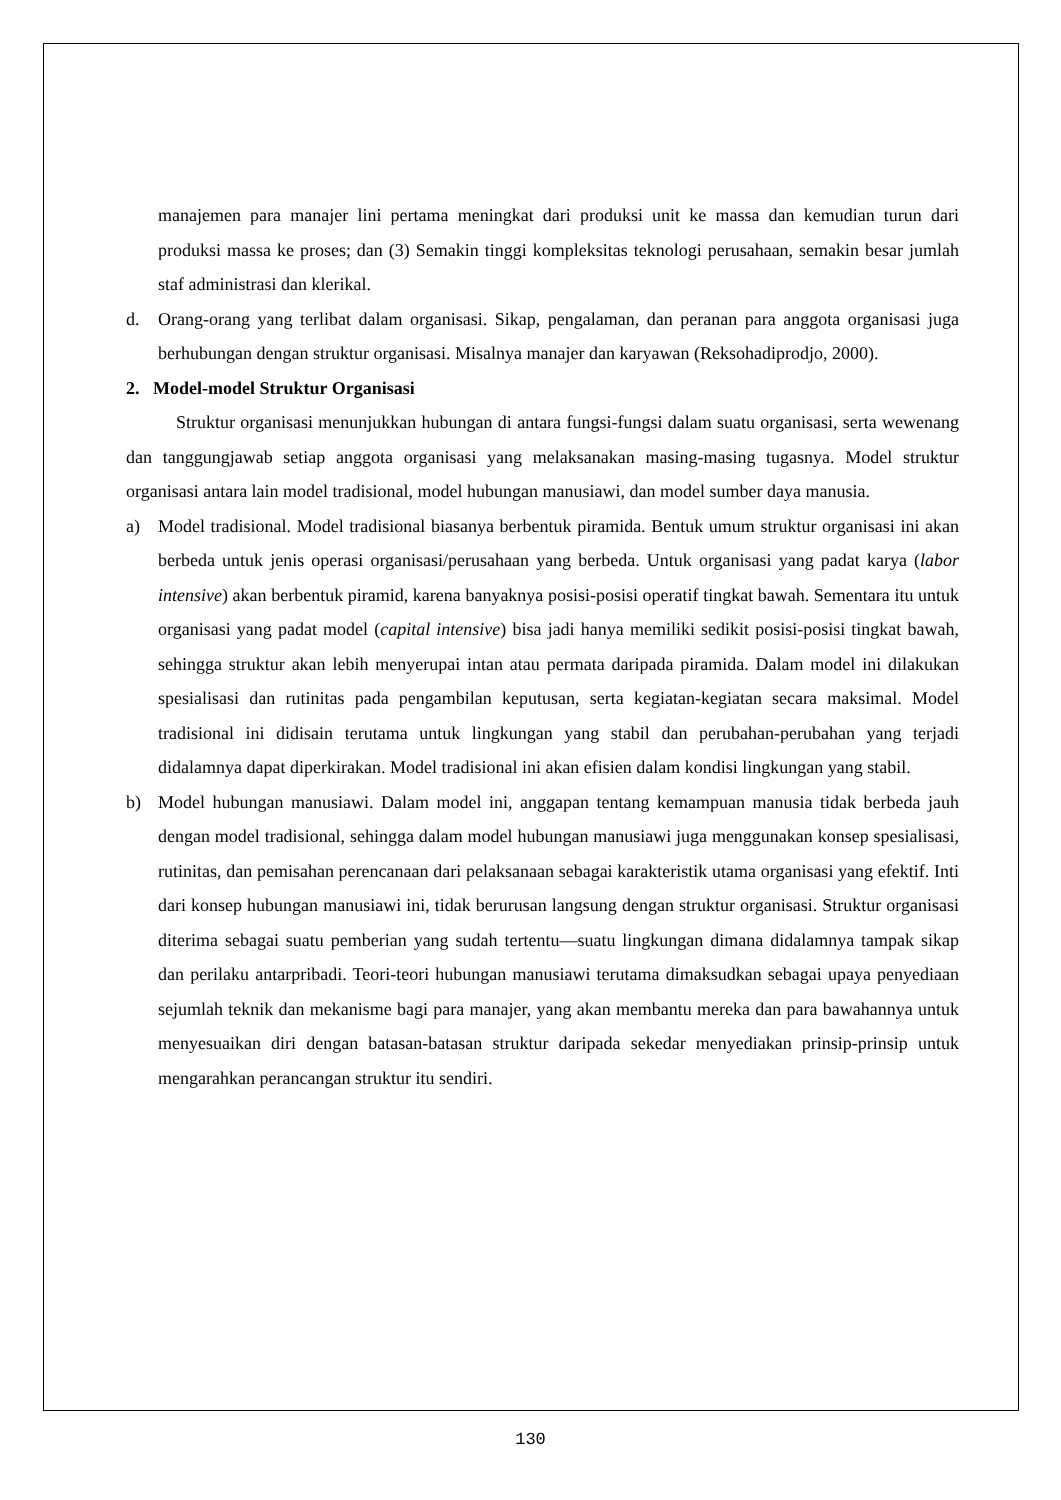manajemen para manajer lini pertama meningkat dari produksi unit ke massa dan kemudian turun dari produksi massa ke proses; dan (3) Semakin tinggi kompleksitas teknologi perusahaan, semakin besar jumlah staf administrasi dan klerikal.
d. Orang-orang yang terlibat dalam organisasi. Sikap, pengalaman, dan peranan para anggota organisasi juga berhubungan dengan struktur organisasi. Misalnya manajer dan karyawan (Reksohadiprodjo, 2000).
2. Model-model Struktur Organisasi
Struktur organisasi menunjukkan hubungan di antara fungsi-fungsi dalam suatu organisasi, serta wewenang dan tanggungjawab setiap anggota organisasi yang melaksanakan masing-masing tugasnya. Model struktur organisasi antara lain model tradisional, model hubungan manusiawi, dan model sumber daya manusia.
a) Model tradisional. Model tradisional biasanya berbentuk piramida. Bentuk umum struktur organisasi ini akan berbeda untuk jenis operasi organisasi/perusahaan yang berbeda. Untuk organisasi yang padat karya (labor intensive) akan berbentuk piramid, karena banyaknya posisi-posisi operatif tingkat bawah. Sementara itu untuk organisasi yang padat model (capital intensive) bisa jadi hanya memiliki sedikit posisi-posisi tingkat bawah, sehingga struktur akan lebih menyerupai intan atau permata daripada piramida. Dalam model ini dilakukan spesialisasi dan rutinitas pada pengambilan keputusan, serta kegiatan-kegiatan secara maksimal. Model tradisional ini didisain terutama untuk lingkungan yang stabil dan perubahan-perubahan yang terjadi didalamnya dapat diperkirakan. Model tradisional ini akan efisien dalam kondisi lingkungan yang stabil.
b) Model hubungan manusiawi. Dalam model ini, anggapan tentang kemampuan manusia tidak berbeda jauh dengan model tradisional, sehingga dalam model hubungan manusiawi juga menggunakan konsep spesialisasi, rutinitas, dan pemisahan perencanaan dari pelaksanaan sebagai karakteristik utama organisasi yang efektif. Inti dari konsep hubungan manusiawi ini, tidak berurusan langsung dengan struktur organisasi. Struktur organisasi diterima sebagai suatu pemberian yang sudah tertentu—suatu lingkungan dimana didalamnya tampak sikap dan perilaku antarpribadi. Teori-teori hubungan manusiawi terutama dimaksudkan sebagai upaya penyediaan sejumlah teknik dan mekanisme bagi para manajer, yang akan membantu mereka dan para bawahannya untuk menyesuaikan diri dengan batasan-batasan struktur daripada sekedar menyediakan prinsip-prinsip untuk mengarahkan perancangan struktur itu sendiri.
130